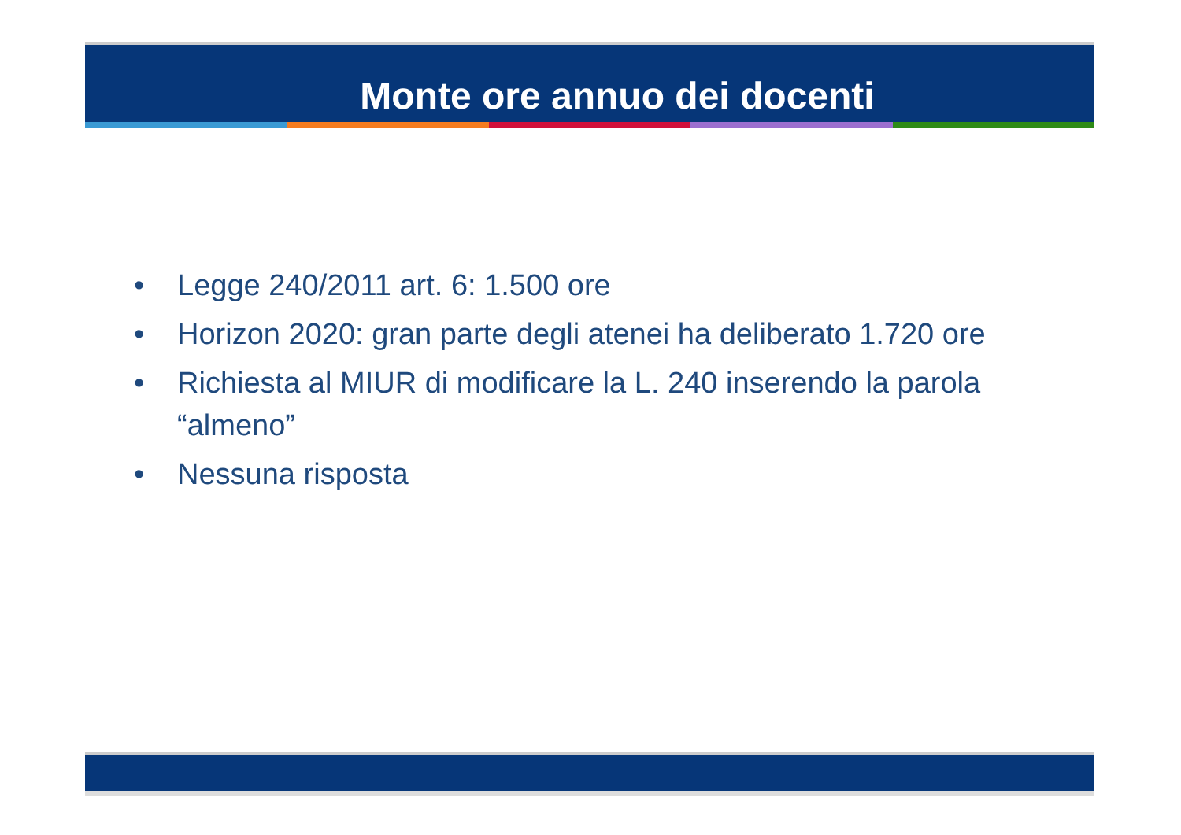Monte ore annuo dei docenti
• Legge 240/2011 art. 6: 1.500 ore
• Horizon 2020: gran parte degli atenei ha deliberato 1.720 ore
• Richiesta al MIUR di modificare la L. 240 inserendo la parola “almeno”
• Nessuna risposta